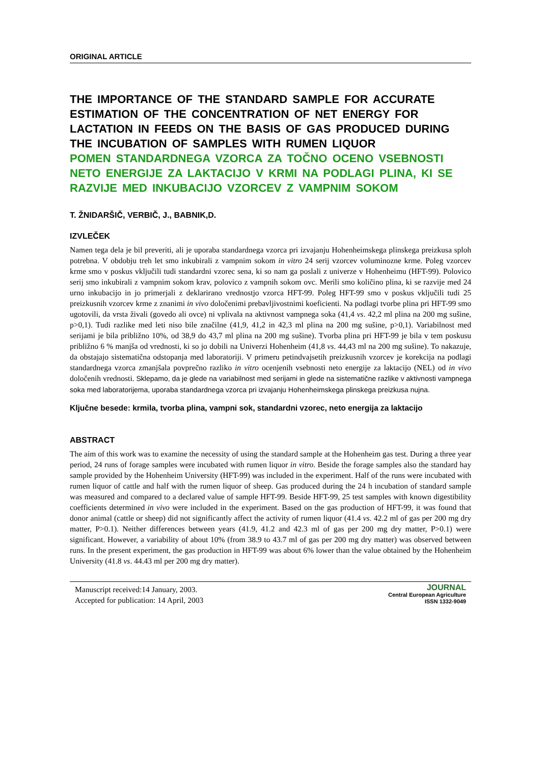ORIGINAL ARTICLE
THE IMPORTANCE OF THE STANDARD SAMPLE FOR ACCURATE ESTIMATION OF THE CONCENTRATION OF NET ENERGY FOR LACTATION IN FEEDS ON THE BASIS OF GAS PRODUCED DURING THE INCUBATION OF SAMPLES WITH RUMEN LIQUOR
POMEN STANDARDNEGA VZORCA ZA TOČNO OCENO VSEBNOSTI NETO ENERGIJE ZA LAKTACIJO V KRMI NA PODLAGI PLINA, KI SE RAZVIJE MED INKUBACIJO VZORCEV Z VAMPNIM SOKOM
T. ŽNIDARŠIČ, VERBIČ, J., BABNIK,D.
IZVLEČEK
Namen tega dela je bil preveriti, ali je uporaba standardnega vzorca pri izvajanju Hohenheimskega plinskega preizkusa sploh potrebna. V obdobju treh let smo inkubirali z vampnim sokom in vitro 24 serij vzorcev voluminozne krme. Poleg vzorcev krme smo v poskus vključili tudi standardni vzorec sena, ki so nam ga poslali z univerze v Hohenheimu (HFT-99). Polovico serij smo inkubirali z vampnim sokom krav, polovico z vampnih sokom ovc. Merili smo količino plina, ki se razvije med 24 urno inkubacijo in jo primerjali z deklarirano vrednostjo vzorca HFT-99. Poleg HFT-99 smo v poskus vključili tudi 25 preizkusnih vzorcev krme z znanimi in vivo določenimi prebavljivostnimi koeficienti. Na podlagi tvorbe plina pri HFT-99 smo ugotovili, da vrsta živali (govedo ali ovce) ni vplivala na aktivnost vampnega soka (41,4 vs. 42,2 ml plina na 200 mg sušine, p>0,1). Tudi razlike med leti niso bile značilne (41,9, 41,2 in 42,3 ml plina na 200 mg sušine, p>0,1). Variabilnost med serijami je bila približno 10%, od 38,9 do 43,7 ml plina na 200 mg sušine). Tvorba plina pri HFT-99 je bila v tem poskusu približno 6 % manjša od vrednosti, ki so jo dobili na Univerzi Hohenheim (41,8 vs. 44,43 ml na 200 mg sušine). To nakazuje, da obstajajo sistematična odstopanja med laboratoriji. V primeru petindvajsetih preizkusnih vzorcev je korekcija na podlagi standardnega vzorca zmanjšala povprečno razliko in vitro ocenjenih vsebnosti neto energije za laktacijo (NEL) od in vivo določenih vrednosti. Sklepamo, da je glede na variabilnost med serijami in glede na sistematične razlike v aktivnosti vampnega soka med laboratorijema, uporaba standardnega vzorca pri izvajanju Hohenheimskega plinskega preizkusa nujna.
Ključne besede: krmila, tvorba plina, vampni sok, standardni vzorec, neto energija za laktacijo
ABSTRACT
The aim of this work was to examine the necessity of using the standard sample at the Hohenheim gas test. During a three year period, 24 runs of forage samples were incubated with rumen liquor in vitro. Beside the forage samples also the standard hay sample provided by the Hohenheim University (HFT-99) was included in the experiment. Half of the runs were incubated with rumen liquor of cattle and half with the rumen liquor of sheep. Gas produced during the 24 h incubation of standard sample was measured and compared to a declared value of sample HFT-99. Beside HFT-99, 25 test samples with known digestibility coefficients determined in vivo were included in the experiment. Based on the gas production of HFT-99, it was found that donor animal (cattle or sheep) did not significantly affect the activity of rumen liquor (41.4 vs. 42.2 ml of gas per 200 mg dry matter, P>0.1). Neither differences between years (41.9, 41.2 and 42.3 ml of gas per 200 mg dry matter, P>0.1) were significant. However, a variability of about 10% (from 38.9 to 43.7 ml of gas per 200 mg dry matter) was observed between runs. In the present experiment, the gas production in HFT-99 was about 6% lower than the value obtained by the Hohenheim University (41.8 vs. 44.43 ml per 200 mg dry matter).
Manuscript received:14 January, 2003.
Accepted for publication: 14 April, 2003
JOURNAL
Central European Agriculture
ISSN 1332-9049